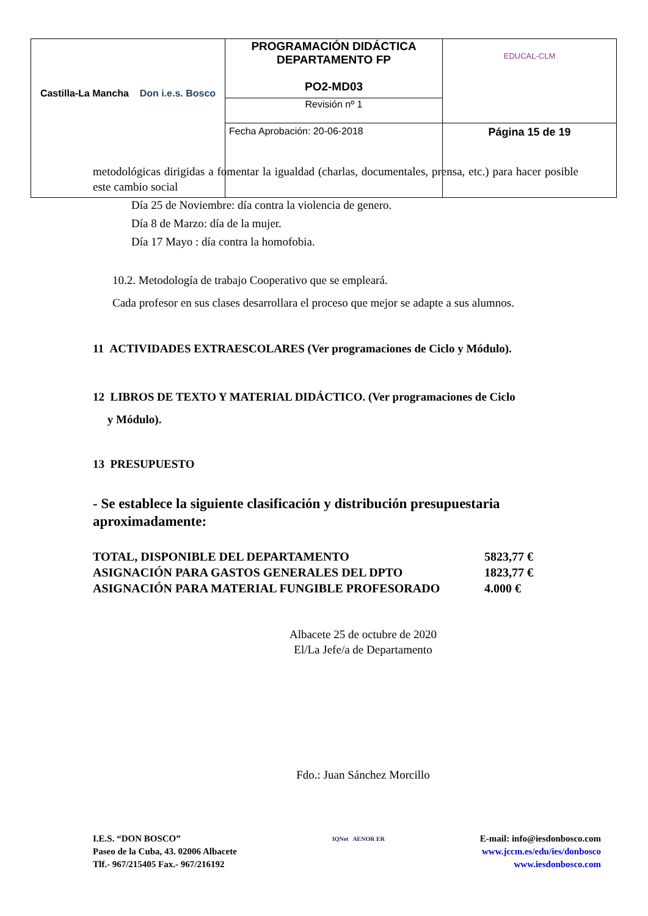| Castilla-La Mancha Don i.e.s. Bosco | PROGRAMACIÓN DIDÁCTICA DEPARTAMENTO FP PO2-MD03 | EDUCAL-CLM |
| | Revisión nº 1 | |
| | Fecha Aprobación: 20-06-2018 | Página 15 de 19 |
metodológicas dirigidas a fomentar la igualdad (charlas, documentales, prensa, etc.) para hacer posible este cambio social
Día 25 de Noviembre: día contra la violencia de genero.
Día 8 de Marzo: día de la mujer.
Día 17 Mayo : día contra la homofobia.
10.2. Metodología de trabajo Cooperativo que se empleará.
Cada profesor en sus clases desarrollara el proceso que mejor se adapte a sus alumnos.
11 ACTIVIDADES EXTRAESCOLARES (Ver programaciones de Ciclo y Módulo).
12 LIBROS DE TEXTO Y MATERIAL DIDÁCTICO. (Ver programaciones de Ciclo
y Módulo).
13 PRESUPUESTO
- Se establece la siguiente clasificación y distribución presupuestaria aproximadamente:
| TOTAL, DISPONIBLE DEL DEPARTAMENTO | 5823,77 € |
| ASIGNACIÓN PARA GASTOS GENERALES DEL DPTO | 1823,77 € |
| ASIGNACIÓN PARA MATERIAL FUNGIBLE PROFESORADO | 4.000 € |
Albacete 25 de octubre de 2020
El/La Jefe/a de Departamento
Fdo.: Juan Sánchez Morcillo
I.E.S. “DON BOSCO”
Paseo de la Cuba, 43. 02006 Albacete
Tlf.- 967/215405 Fax.- 967/216192
IQNet AENOR ER
E-mail: info@iesdonbosco.com
www.jccm.es/edu/ies/donbosco
www.iesdonbosco.com